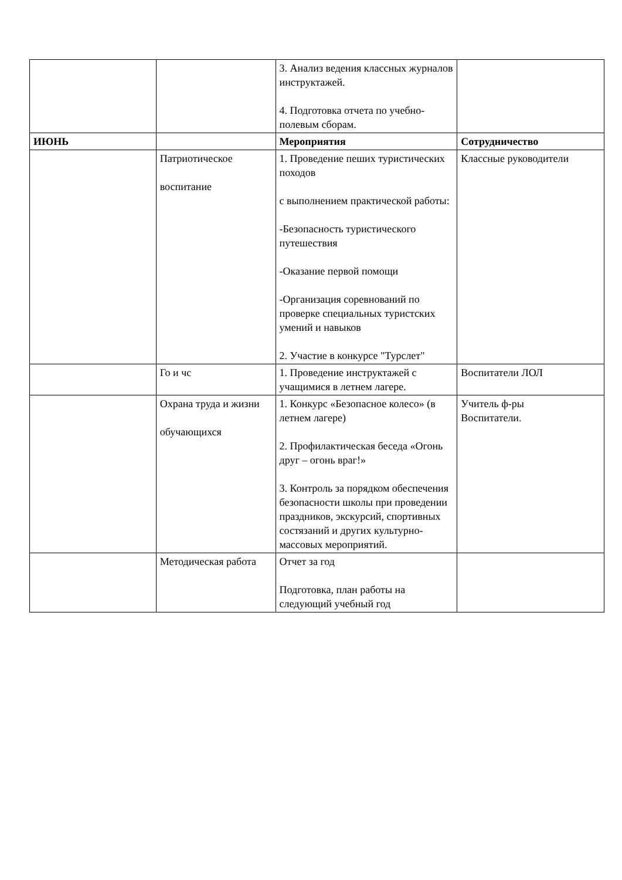| | | 3. Анализ ведения классных журналов инструктажей. 4. Подготовка отчета по учебно-полевым сборам. | |
| ИЮНЬ | | Мероприятия | Сотрудничество |
| | Патриотическое воспитание | 1. Проведение пеших туристических походов с выполнением практической работы: -Безопасность туристического путешествия -Оказание первой помощи -Организация соревнований по проверке специальных туристских умений и навыков 2. Участие в конкурсе "Турслет" | Классные руководители |
| | Го и чс | 1. Проведение инструктажей с учащимися в летнем лагере. | Воспитатели ЛОЛ |
| | Охрана труда и жизни обучающихся | 1. Конкурс «Безопасное колесо» (в летнем лагере) 2. Профилактическая беседа «Огонь друг – огонь враг!» 3. Контроль за порядком обеспечения безопасности школы при проведении праздников, экскурсий, спортивных состязаний и других культурно-массовых мероприятий. | Учитель ф-ры Воспитатели. |
| | Методическая работа | Отчет за год Подготовка, план работы на следующий учебный год | |